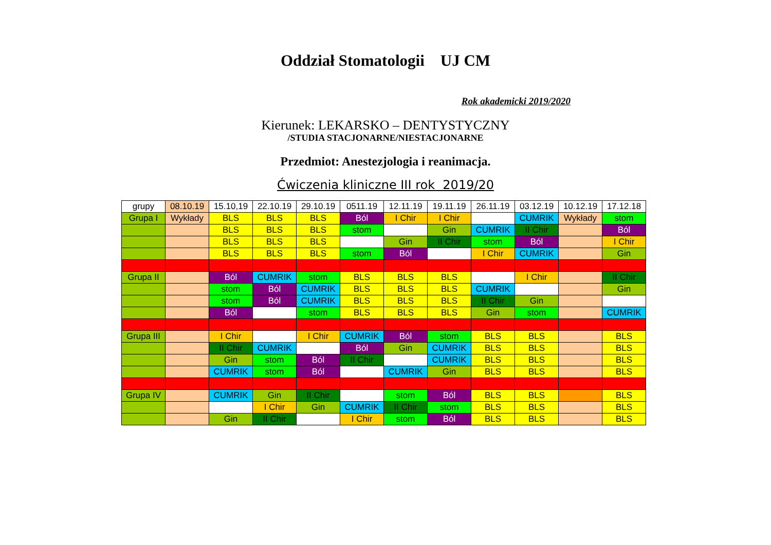Oddział Stomatologii UJ CM
Rok akademicki 2019/2020
Kierunek: LEKARSKO – DENTYSTYCZNY
/STUDIA STACJONARNE/NIESTACJONARNE
Przedmiot: Anestezjologia i reanimacja.
Ćwiczenia kliniczne III rok 2019/20
| grupy | 08.10.19 | 15.10,19 | 22.10.19 | 29.10.19 | 0511.19 | 12.11.19 | 19.11.19 | 26.11.19 | 03.12.19 | 10.12.19 | 17.12.18 |
| Grupa I | Wykłady | BLS | BLS | BLS | Ból | I Chir | I Chir | | CUMRIK | Wykłady | stom |
| | | BLS | BLS | BLS | stom | | Gin | CUMRIK | II Chir | | Ból |
| | | BLS | BLS | BLS | | Gin | II Chir | stom | Ból | | I Chir |
| | | BLS | BLS | BLS | stom | Ból | | I Chir | CUMRIK | | Gin |
| Grupa II | | Ból | CUMRIK | stom | BLS | BLS | BLS | | I Chir | | II Chir |
| | | stom | Ból | CUMRIK | BLS | BLS | BLS | CUMRIK | | | Gin |
| | | stom | Ból | CUMRIK | BLS | BLS | BLS | II Chir | Gin | | |
| | | Ból | | stom | BLS | BLS | BLS | Gin | stom | | CUMRIK |
| Grupa III | | I Chir | | I Chir | CUMRIK | Ból | stom | BLS | BLS | | BLS |
| | | II Chir | CUMRIK | | Ból | Gin | CUMRIK | BLS | BLS | | BLS |
| | | Gin | stom | Ból | II Chir | | CUMRIK | BLS | BLS | | BLS |
| | | CUMRIK | stom | Ból | | CUMRIK | Gin | BLS | BLS | | BLS |
| Grupa IV | | CUMRIK | Gin | II Chir | | stom | Ból | BLS | BLS | | BLS |
| | | | I Chir | Gin | CUMRIK | II Chir | stom | BLS | BLS | | BLS |
| | | Gin | II Chir | | I Chir | stom | Ból | BLS | BLS | | BLS |